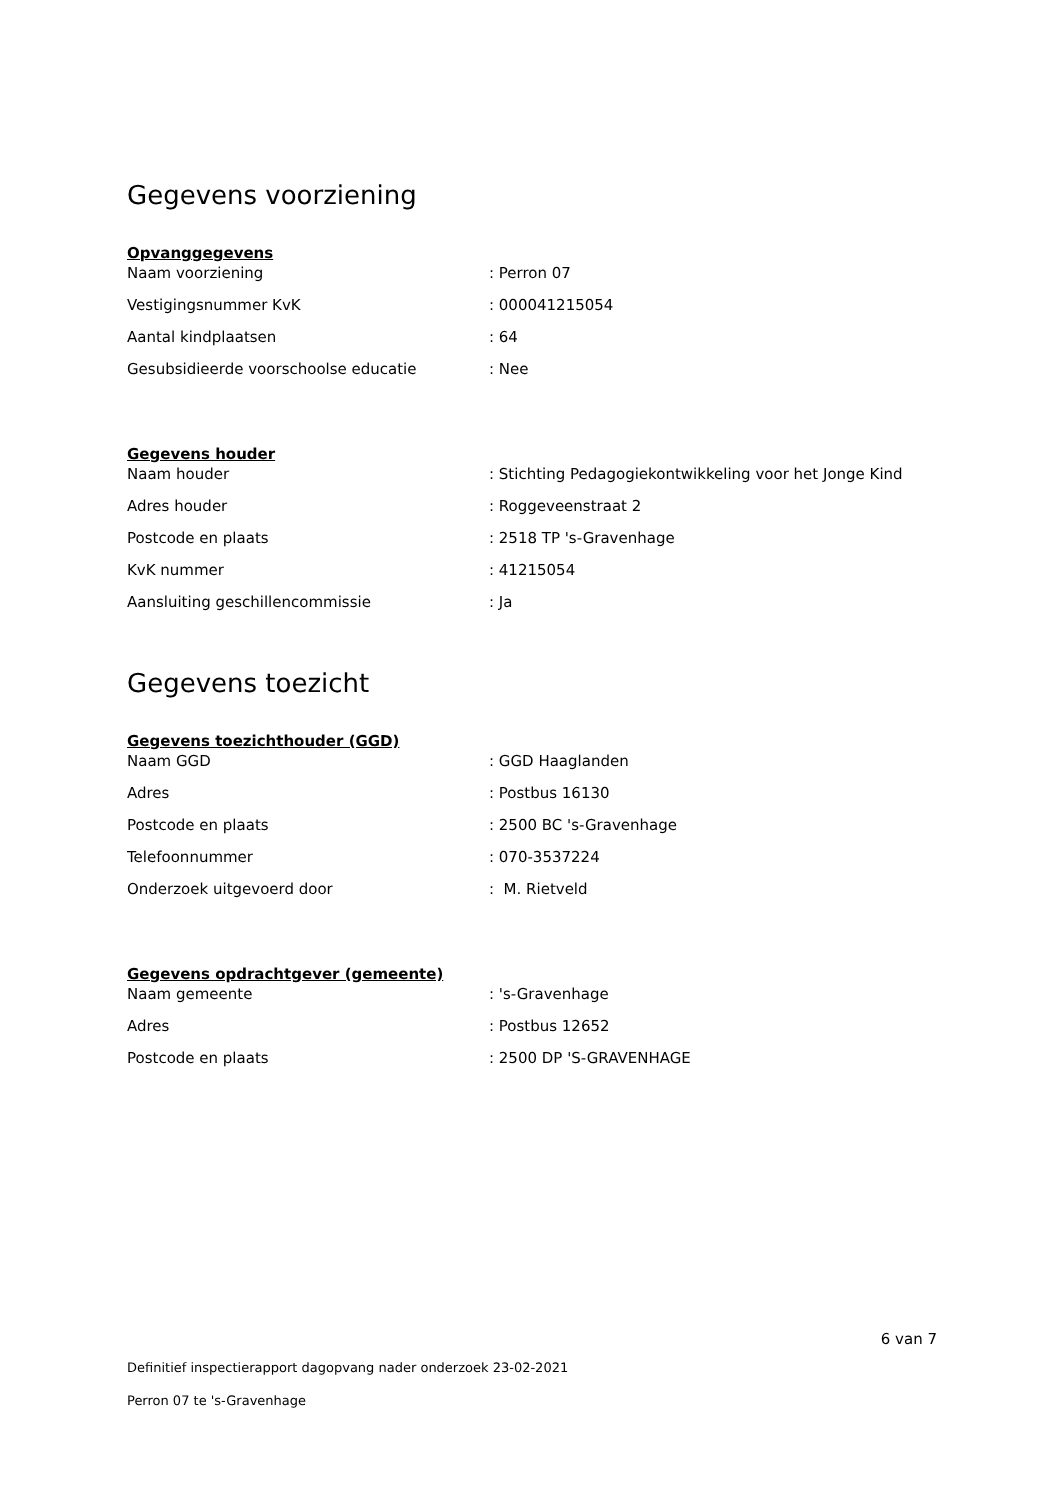Gegevens voorziening
Opvanggegevens
| Naam voorziening | : Perron 07 |
| Vestigingsnummer KvK | : 000041215054 |
| Aantal kindplaatsen | : 64 |
| Gesubsidieerde voorschoolse educatie | : Nee |
Gegevens houder
| Naam houder | : Stichting Pedagogiekontwikkeling voor het Jonge Kind |
| Adres houder | : Roggeveenstraat 2 |
| Postcode en plaats | : 2518 TP 's-Gravenhage |
| KvK nummer | : 41215054 |
| Aansluiting geschillencommissie | : Ja |
Gegevens toezicht
Gegevens toezichthouder (GGD)
| Naam GGD | : GGD Haaglanden |
| Adres | : Postbus 16130 |
| Postcode en plaats | : 2500 BC 's-Gravenhage |
| Telefoonnummer | : 070-3537224 |
| Onderzoek uitgevoerd door | : M. Rietveld |
Gegevens opdrachtgever (gemeente)
| Naam gemeente | : 's-Gravenhage |
| Adres | : Postbus 12652 |
| Postcode en plaats | : 2500 DP 'S-GRAVENHAGE |
6 van 7
Definitief inspectierapport dagopvang nader onderzoek 23-02-2021
Perron 07 te 's-Gravenhage